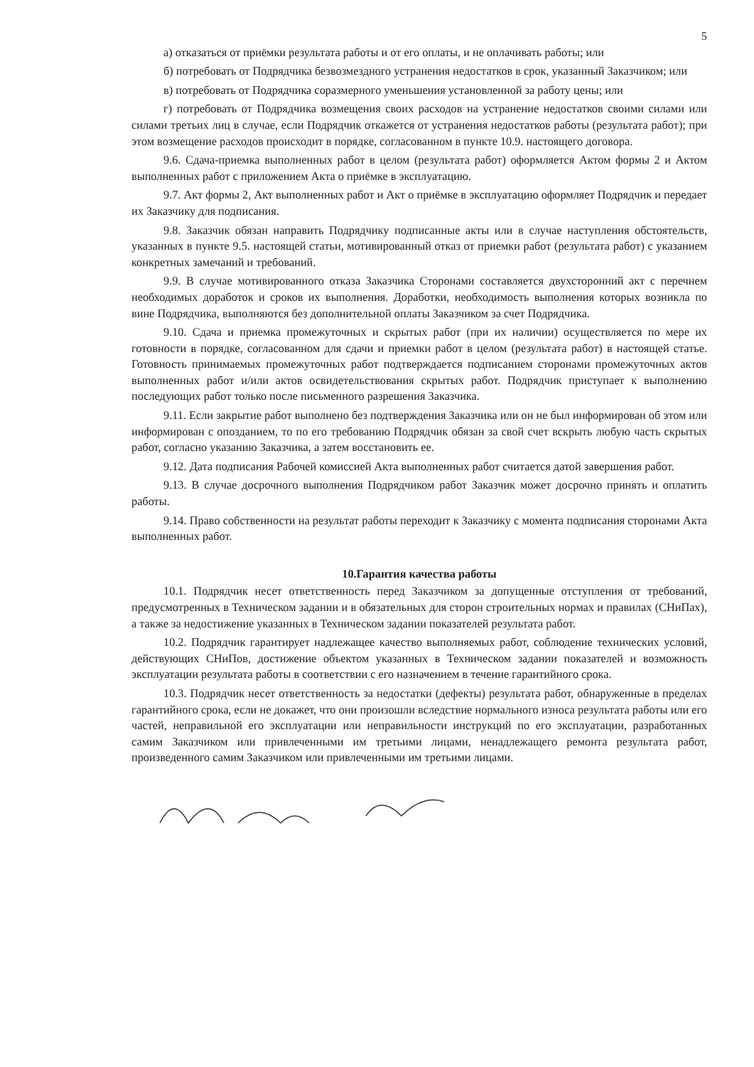5
а) отказаться от приёмки результата работы и от его оплаты, и не оплачивать работы; или
б) потребовать от Подрядчика безвозмездного устранения недостатков в срок, указанный Заказчиком; или
в) потребовать от Подрядчика соразмерного уменьшения установленной за работу цены; или
г) потребовать от Подрядчика возмещения своих расходов на устранение недостатков своими силами или силами третьих лиц в случае, если Подрядчик откажется от устранения недостатков работы (результата работ); при этом возмещение расходов происходит в порядке, согласованном в пункте 10.9. настоящего договора.
9.6. Сдача-приемка выполненных работ в целом (результата работ) оформляется Актом формы 2 и Актом выполненных работ с приложением Акта о приёмке в эксплуатацию.
9.7. Акт формы 2, Акт выполненных работ и Акт о приёмке в эксплуатацию оформляет Подрядчик и передает их Заказчику для подписания.
9.8. Заказчик обязан направить Подрядчику подписанные акты или в случае наступления обстоятельств, указанных в пункте 9.5. настоящей статьи, мотивированный отказ от приемки работ (результата работ) с указанием конкретных замечаний и требований.
9.9. В случае мотивированного отказа Заказчика Сторонами составляется двухсторонний акт с перечнем необходимых доработок и сроков их выполнения. Доработки, необходимость выполнения которых возникла по вине Подрядчика, выполняются без дополнительной оплаты Заказчиком за счет Подрядчика.
9.10. Сдача и приемка промежуточных и скрытых работ (при их наличии) осуществляется по мере их готовности в порядке, согласованном для сдачи и приемки работ в целом (результата работ) в настоящей статье. Готовность принимаемых промежуточных работ подтверждается подписанием сторонами промежуточных актов выполненных работ и/или актов освидетельствования скрытых работ. Подрядчик приступает к выполнению последующих работ только после письменного разрешения Заказчика.
9.11. Если закрытие работ выполнено без подтверждения Заказчика или он не был информирован об этом или информирован с опозданием, то по его требованию Подрядчик обязан за свой счет вскрыть любую часть скрытых работ, согласно указанию Заказчика, а затем восстановить ее.
9.12. Дата подписания Рабочей комиссией Акта выполненных работ считается датой завершения работ.
9.13. В случае досрочного выполнения Подрядчиком работ Заказчик может досрочно принять и оплатить работы.
9.14. Право собственности на результат работы переходит к Заказчику с момента подписания сторонами Акта выполненных работ.
10.Гарантия качества работы
10.1. Подрядчик несет ответственность перед Заказчиком за допущенные отступления от требований, предусмотренных в Техническом задании и в обязательных для сторон строительных нормах и правилах (СНиПах), а также за недостижение указанных в Техническом задании показателей результата работ.
10.2. Подрядчик гарантирует надлежащее качество выполняемых работ, соблюдение технических условий, действующих СНиПов, достижение объектом указанных в Техническом задании показателей и возможность эксплуатации результата работы в соответствии с его назначением в течение гарантийного срока.
10.3. Подрядчик несет ответственность за недостатки (дефекты) результата работ, обнаруженные в пределах гарантийного срока, если не докажет, что они произошли вследствие нормального износа результата работы или его частей, неправильной его эксплуатации или неправильности инструкций по его эксплуатации, разработанных самим Заказчиком или привлеченными им третьими лицами, ненадлежащего ремонта результата работ, произведенного самим Заказчиком или привлеченными им третьими лицами.